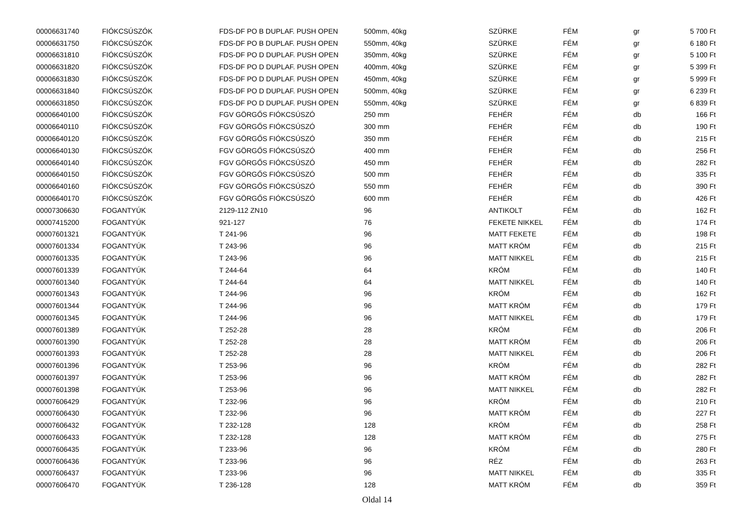| 00006631740 | FIÓKCSÚSZÓK | FDS-DF PO B DUPLAF. PUSH OPEN | 500mm, 40kg | SZÜRKE | FÉM | gr | 5 700 Ft |
| 00006631750 | FIÓKCSÚSZÓK | FDS-DF PO B DUPLAF. PUSH OPEN | 550mm, 40kg | SZÜRKE | FÉM | gr | 6 180 Ft |
| 00006631810 | FIÓKCSÚSZÓK | FDS-DF PO D DUPLAF. PUSH OPEN | 350mm, 40kg | SZÜRKE | FÉM | gr | 5 100 Ft |
| 00006631820 | FIÓKCSÚSZÓK | FDS-DF PO D DUPLAF. PUSH OPEN | 400mm, 40kg | SZÜRKE | FÉM | gr | 5 399 Ft |
| 00006631830 | FIÓKCSÚSZÓK | FDS-DF PO D DUPLAF. PUSH OPEN | 450mm, 40kg | SZÜRKE | FÉM | gr | 5 999 Ft |
| 00006631840 | FIÓKCSÚSZÓK | FDS-DF PO D DUPLAF. PUSH OPEN | 500mm, 40kg | SZÜRKE | FÉM | gr | 6 239 Ft |
| 00006631850 | FIÓKCSÚSZÓK | FDS-DF PO D DUPLAF. PUSH OPEN | 550mm, 40kg | SZÜRKE | FÉM | gr | 6 839 Ft |
| 00006640100 | FIÓKCSÚSZÓK | FGV GÖRGŐS FIÓKCSÚSZÓ | 250 mm | FEHÉR | FÉM | db | 166 Ft |
| 00006640110 | FIÓKCSÚSZÓK | FGV GÖRGŐS FIÓKCSÚSZÓ | 300 mm | FEHÉR | FÉM | db | 190 Ft |
| 00006640120 | FIÓKCSÚSZÓK | FGV GÖRGŐS FIÓKCSÚSZÓ | 350 mm | FEHÉR | FÉM | db | 215 Ft |
| 00006640130 | FIÓKCSÚSZÓK | FGV GÖRGŐS FIÓKCSÚSZÓ | 400 mm | FEHÉR | FÉM | db | 256 Ft |
| 00006640140 | FIÓKCSÚSZÓK | FGV GÖRGŐS FIÓKCSÚSZÓ | 450 mm | FEHÉR | FÉM | db | 282 Ft |
| 00006640150 | FIÓKCSÚSZÓK | FGV GÖRGŐS FIÓKCSÚSZÓ | 500 mm | FEHÉR | FÉM | db | 335 Ft |
| 00006640160 | FIÓKCSÚSZÓK | FGV GÖRGŐS FIÓKCSÚSZÓ | 550 mm | FEHÉR | FÉM | db | 390 Ft |
| 00006640170 | FIÓKCSÚSZÓK | FGV GÖRGŐS FIÓKCSÚSZÓ | 600 mm | FEHÉR | FÉM | db | 426 Ft |
| 00007306630 | FOGANTYÚK | 2129-112 ZN10 | 96 | ANTIKOLT | FÉM | db | 162 Ft |
| 00007415200 | FOGANTYÚK | 921-127 | 76 | FEKETE NIKKEL | FÉM | db | 174 Ft |
| 00007601321 | FOGANTYÚK | T 241-96 | 96 | MATT FEKETE | FÉM | db | 198 Ft |
| 00007601334 | FOGANTYÚK | T 243-96 | 96 | MATT KRÓM | FÉM | db | 215 Ft |
| 00007601335 | FOGANTYÚK | T 243-96 | 96 | MATT NIKKEL | FÉM | db | 215 Ft |
| 00007601339 | FOGANTYÚK | T 244-64 | 64 | KRÓM | FÉM | db | 140 Ft |
| 00007601340 | FOGANTYÚK | T 244-64 | 64 | MATT NIKKEL | FÉM | db | 140 Ft |
| 00007601343 | FOGANTYÚK | T 244-96 | 96 | KRÓM | FÉM | db | 162 Ft |
| 00007601344 | FOGANTYÚK | T 244-96 | 96 | MATT KRÓM | FÉM | db | 179 Ft |
| 00007601345 | FOGANTYÚK | T 244-96 | 96 | MATT NIKKEL | FÉM | db | 179 Ft |
| 00007601389 | FOGANTYÚK | T 252-28 | 28 | KRÓM | FÉM | db | 206 Ft |
| 00007601390 | FOGANTYÚK | T 252-28 | 28 | MATT KRÓM | FÉM | db | 206 Ft |
| 00007601393 | FOGANTYÚK | T 252-28 | 28 | MATT NIKKEL | FÉM | db | 206 Ft |
| 00007601396 | FOGANTYÚK | T 253-96 | 96 | KRÓM | FÉM | db | 282 Ft |
| 00007601397 | FOGANTYÚK | T 253-96 | 96 | MATT KRÓM | FÉM | db | 282 Ft |
| 00007601398 | FOGANTYÚK | T 253-96 | 96 | MATT NIKKEL | FÉM | db | 282 Ft |
| 00007606429 | FOGANTYÚK | T 232-96 | 96 | KRÓM | FÉM | db | 210 Ft |
| 00007606430 | FOGANTYÚK | T 232-96 | 96 | MATT KRÓM | FÉM | db | 227 Ft |
| 00007606432 | FOGANTYÚK | T 232-128 | 128 | KRÓM | FÉM | db | 258 Ft |
| 00007606433 | FOGANTYÚK | T 232-128 | 128 | MATT KRÓM | FÉM | db | 275 Ft |
| 00007606435 | FOGANTYÚK | T 233-96 | 96 | KRÓM | FÉM | db | 280 Ft |
| 00007606436 | FOGANTYÚK | T 233-96 | 96 | RÉZ | FÉM | db | 263 Ft |
| 00007606437 | FOGANTYÚK | T 233-96 | 96 | MATT NIKKEL | FÉM | db | 335 Ft |
| 00007606470 | FOGANTYÚK | T 236-128 | 128 | MATT KRÓM | FÉM | db | 359 Ft |
Oldal 14